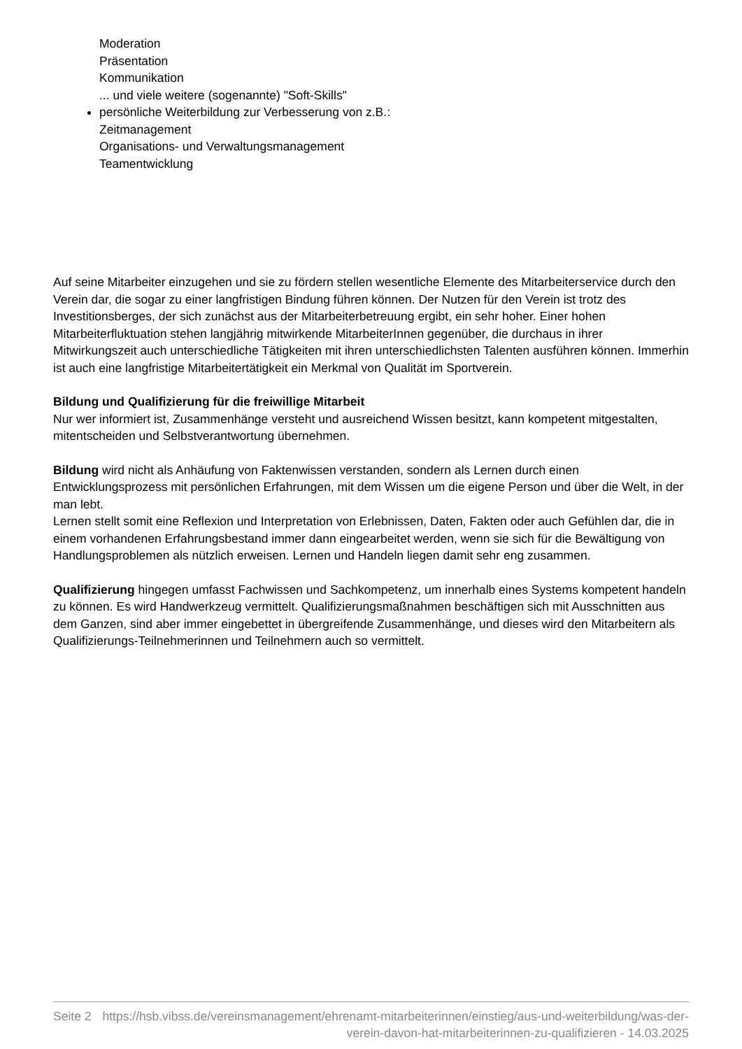Moderation
Präsentation
Kommunikation
... und viele weitere (sogenannte) "Soft-Skills"
persönliche Weiterbildung zur Verbesserung von z.B.:
Zeitmanagement
Organisations- und Verwaltungsmanagement
Teamentwicklung
Auf seine Mitarbeiter einzugehen und sie zu fördern stellen wesentliche Elemente des Mitarbeiterservice durch den Verein dar, die sogar zu einer langfristigen Bindung führen können. Der Nutzen für den Verein ist trotz des Investitionsberges, der sich zunächst aus der Mitarbeiterbetreuung ergibt, ein sehr hoher. Einer hohen Mitarbeiterfluktuation stehen langjährig mitwirkende MitarbeiterInnen gegenüber, die durchaus in ihrer Mitwirkungszeit auch unterschiedliche Tätigkeiten mit ihren unterschiedlichsten Talenten ausführen können. Immerhin ist auch eine langfristige Mitarbeitertätigkeit ein Merkmal von Qualität im Sportverein.
Bildung und Qualifizierung für die freiwillige Mitarbeit
Nur wer informiert ist, Zusammenhänge versteht und ausreichend Wissen besitzt, kann kompetent mitgestalten, mitentscheiden und Selbstverantwortung übernehmen.
Bildung wird nicht als Anhäufung von Faktenwissen verstanden, sondern als Lernen durch einen Entwicklungsprozess mit persönlichen Erfahrungen, mit dem Wissen um die eigene Person und über die Welt, in der man lebt.
Lernen stellt somit eine Reflexion und Interpretation von Erlebnissen, Daten, Fakten oder auch Gefühlen dar, die in einem vorhandenen Erfahrungsbestand immer dann eingearbeitet werden, wenn sie sich für die Bewältigung von Handlungsproblemen als nützlich erweisen. Lernen und Handeln liegen damit sehr eng zusammen.
Qualifizierung hingegen umfasst Fachwissen und Sachkompetenz, um innerhalb eines Systems kompetent handeln zu können. Es wird Handwerkzeug vermittelt. Qualifizierungsmaßnahmen beschäftigen sich mit Ausschnitten aus dem Ganzen, sind aber immer eingebettet in übergreifende Zusammenhänge, und dieses wird den Mitarbeitern als Qualifizierungs-Teilnehmerinnen und Teilnehmern auch so vermittelt.
Seite 2 https://hsb.vibss.de/vereinsmanagement/ehrenamt-mitarbeiterinnen/einstieg/aus-und-weiterbildung/was-der-verein-davon-hat-mitarbeiterinnen-zu-qualifizieren - 14.03.2025